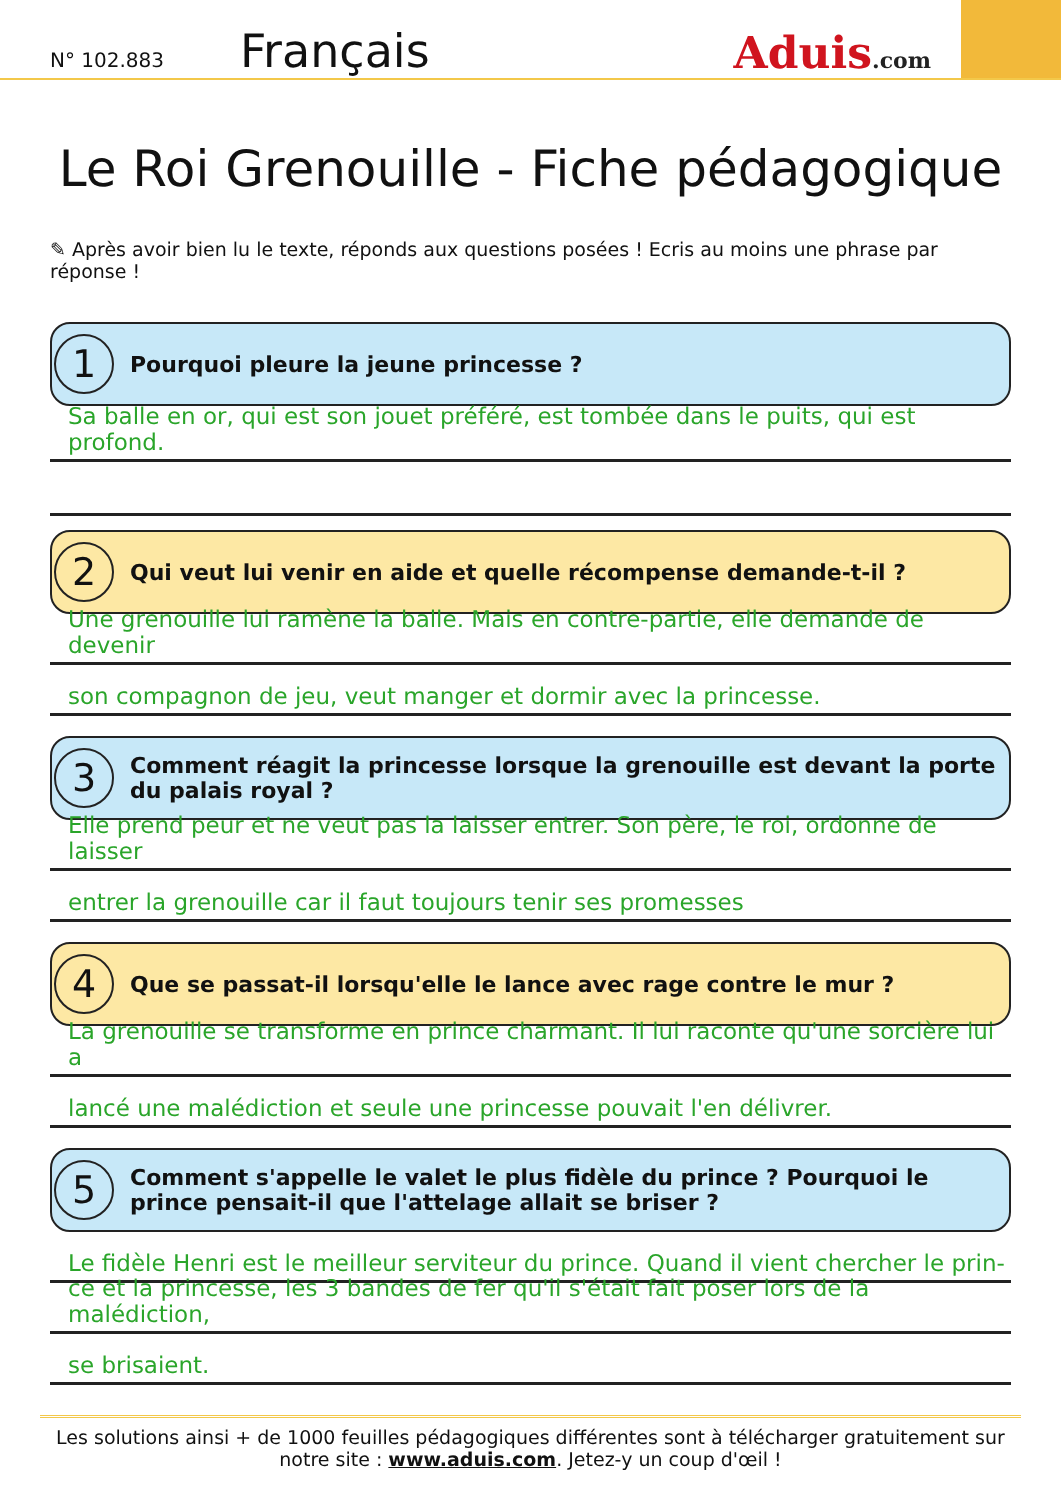N° 102.883
Français
Aduis.com
Le Roi Grenouille - Fiche pédagogique
✎ Après avoir bien lu le texte, réponds aux questions posées ! Ecris au moins une phrase par réponse !
1
Pourquoi pleure la jeune princesse ?
Sa balle en or, qui est son jouet préféré, est tombée dans le puits, qui est profond.
2
Qui veut lui venir en aide et quelle récompense demande-t-il ?
Une grenouille lui ramène la balle. Mais en contre-partie, elle demande de devenir
son compagnon de jeu, veut manger et dormir avec la princesse.
3
Comment réagit la princesse lorsque la grenouille est devant la porte du palais royal ?
Elle prend peur et ne veut pas la laisser entrer. Son père, le roi, ordonne de laisser
entrer la grenouille car il faut toujours tenir ses promesses
4
Que se passat-il lorsqu'elle le lance avec rage contre le mur ?
La grenouille se transforme en prince charmant. Il lui raconte qu'une sorcière lui a
lancé une malédiction et seule une princesse pouvait l'en délivrer.
5
Comment s'appelle le valet le plus fidèle du prince ? Pourquoi le prince pensait-il que l'attelage allait se briser ?
Le fidèle Henri est le meilleur serviteur du prince. Quand il vient chercher le prin-
ce et la princesse, les 3 bandes de fer qu'il s'était fait poser lors de la malédiction,
se brisaient.
Les solutions ainsi + de 1000 feuilles pédagogiques différentes sont à télécharger gratuitement sur notre site : www.aduis.com. Jetez-y un coup d'œil !